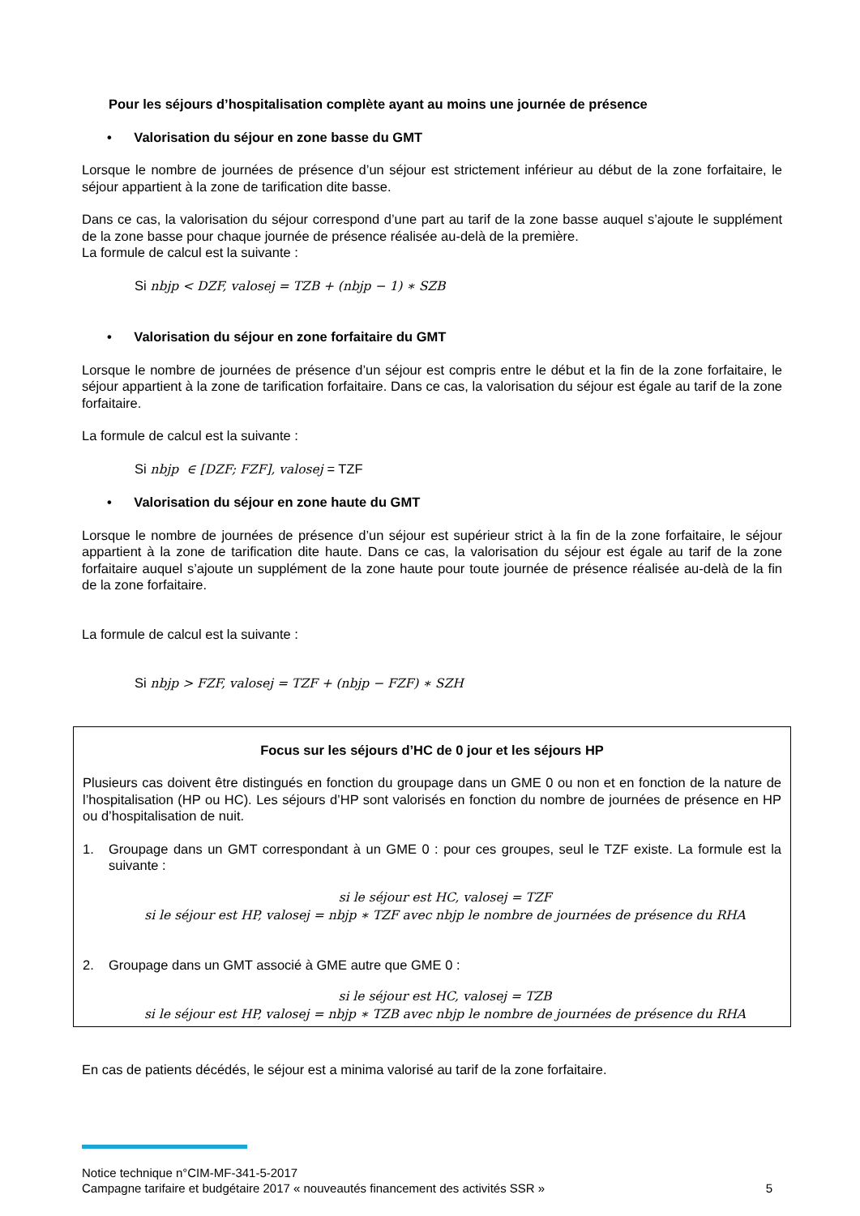Pour les séjours d’hospitalisation complète ayant au moins une journée de présence
• Valorisation du séjour en zone basse du GMT
Lorsque le nombre de journées de présence d’un séjour est strictement inférieur au début de la zone forfaitaire, le séjour appartient à la zone de tarification dite basse.
Dans ce cas, la valorisation du séjour correspond d’une part au tarif de la zone basse auquel s’ajoute le supplément de la zone basse pour chaque journée de présence réalisée au-delà de la première.
La formule de calcul est la suivante :
Si nbjp < DZF, valosej = TZB + (nbjp − 1) ∗ SZB
• Valorisation du séjour en zone forfaitaire du GMT
Lorsque le nombre de journées de présence d’un séjour est compris entre le début et la fin de la zone forfaitaire, le séjour appartient à la zone de tarification forfaitaire. Dans ce cas, la valorisation du séjour est égale au tarif de la zone forfaitaire.
La formule de calcul est la suivante :
Si nbjp ∈ [DZF; FZF], valosej = TZF
• Valorisation du séjour en zone haute du GMT
Lorsque le nombre de journées de présence d’un séjour est supérieur strict à la fin de la zone forfaitaire, le séjour appartient à la zone de tarification dite haute. Dans ce cas, la valorisation du séjour est égale au tarif de la zone forfaitaire auquel s’ajoute un supplément de la zone haute pour toute journée de présence réalisée au-delà de la fin de la zone forfaitaire.
La formule de calcul est la suivante :
Si nbjp > FZF, valosej = TZF + (nbjp − FZF) ∗ SZH
Focus sur les séjours d’HC de 0 jour et les séjours HP
Plusieurs cas doivent être distingués en fonction du groupage dans un GME 0 ou non et en fonction de la nature de l’hospitalisation (HP ou HC). Les séjours d’HP sont valorisés en fonction du nombre de journées de présence en HP ou d’hospitalisation de nuit.
1. Groupage dans un GMT correspondant à un GME 0 : pour ces groupes, seul le TZF existe. La formule est la suivante :
si le séjour est HC, valosej = TZF
si le séjour est HP, valosej = nbjp ∗ TZF avec nbjp le nombre de journées de présence du RHA
2. Groupage dans un GMT associé à GME autre que GME 0 :
si le séjour est HC, valosej = TZB
si le séjour est HP, valosej = nbjp ∗ TZB avec nbjp le nombre de journées de présence du RHA
En cas de patients décédés, le séjour est a minima valorisé au tarif de la zone forfaitaire.
Notice technique n°CIM-MF-341-5-2017
Campagne tarifaire et budgétaire 2017 « nouveautés financement des activités SSR » 5